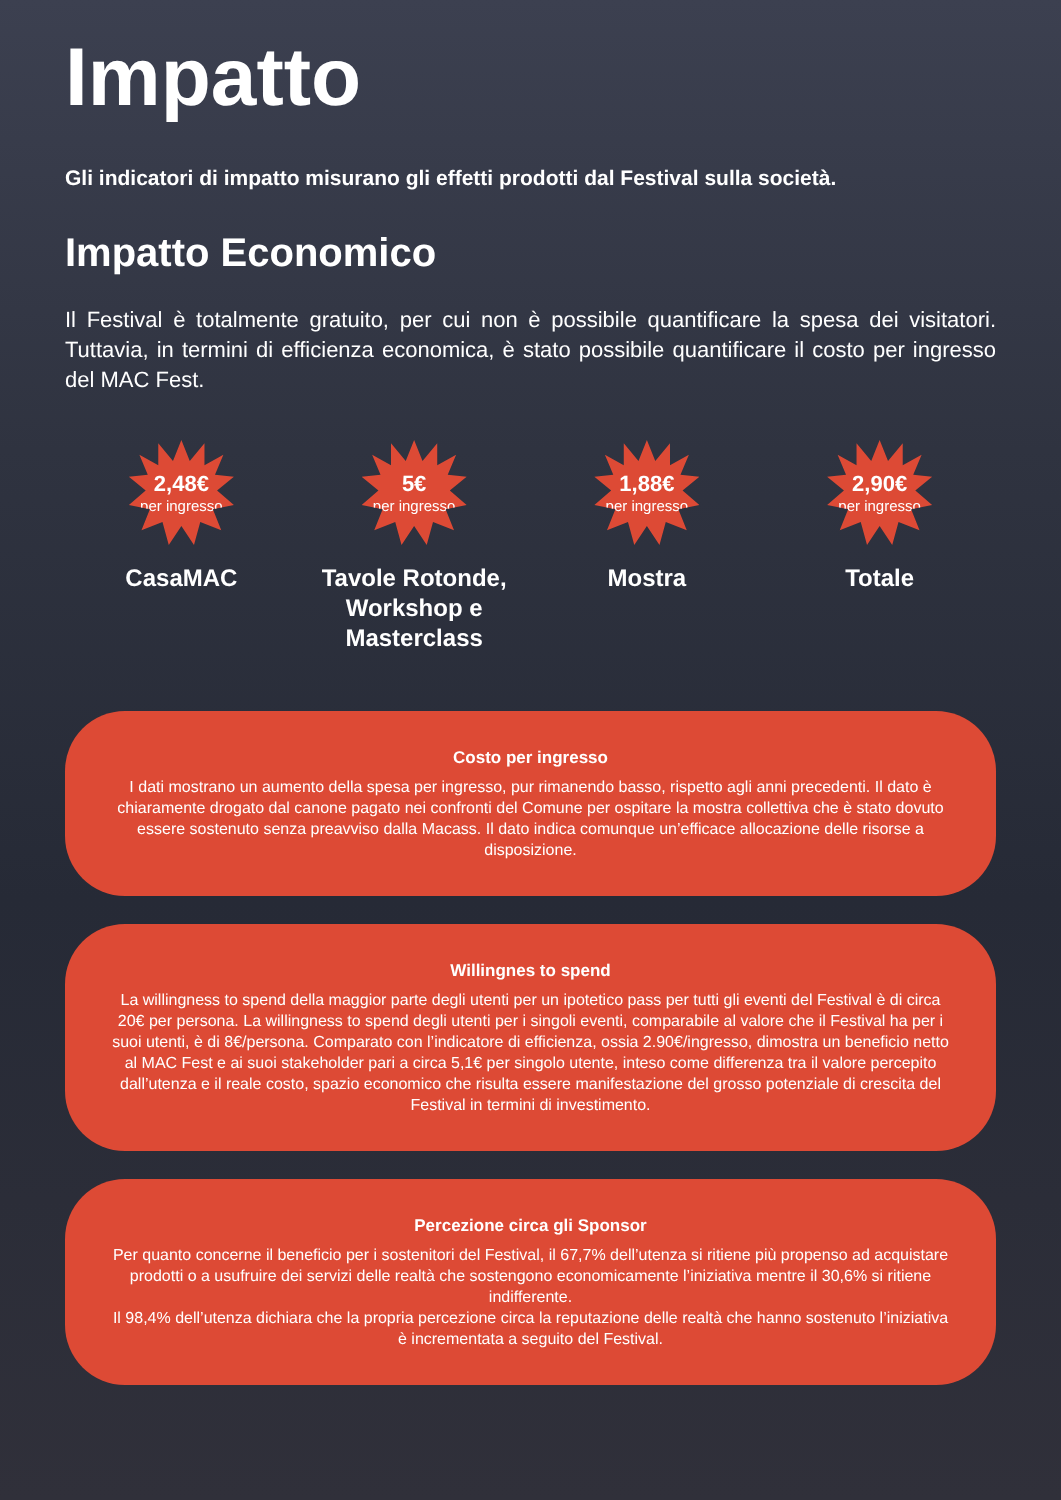Impatto
Gli indicatori di impatto misurano gli effetti prodotti dal Festival sulla società.
Impatto Economico
Il Festival è totalmente gratuito, per cui non è possibile quantificare la spesa dei visitatori. Tuttavia, in termini di efficienza economica, è stato possibile quantificare il costo per ingresso del MAC Fest.
2,48€
per ingresso
CasaMAC
5€
per ingresso
Tavole Rotonde, Workshop e Masterclass
1,88€
per ingresso
Mostra
2,90€
per ingresso
Totale
Costo per ingresso
I dati mostrano un aumento della spesa per ingresso, pur rimanendo basso, rispetto agli anni precedenti. Il dato è chiaramente drogato dal canone pagato nei confronti del Comune per ospitare la mostra collettiva che è stato dovuto essere sostenuto senza preavviso dalla Macass. Il dato indica comunque un’efficace allocazione delle risorse a disposizione.
Willingnes to spend
La willingness to spend della maggior parte degli utenti per un ipotetico pass per tutti gli eventi del Festival è di circa 20€ per persona. La willingness to spend degli utenti per i singoli eventi, comparabile al valore che il Festival ha per i suoi utenti, è di 8€/persona. Comparato con l’indicatore di efficienza, ossia 2.90€/ingresso, dimostra un beneficio netto al MAC Fest e ai suoi stakeholder pari a circa 5,1€ per singolo utente, inteso come differenza tra il valore percepito dall’utenza e il reale costo, spazio economico che risulta essere manifestazione del grosso potenziale di crescita del Festival in termini di investimento.
Percezione circa gli Sponsor
Per quanto concerne il beneficio per i sostenitori del Festival, il 67,7% dell’utenza si ritiene più propenso ad acquistare prodotti o a usufruire dei servizi delle realtà che sostengono economicamente l’iniziativa mentre il 30,6% si ritiene indifferente.
Il 98,4% dell’utenza dichiara che la propria percezione circa la reputazione delle realtà che hanno sostenuto l’iniziativa è incrementata a seguito del Festival.